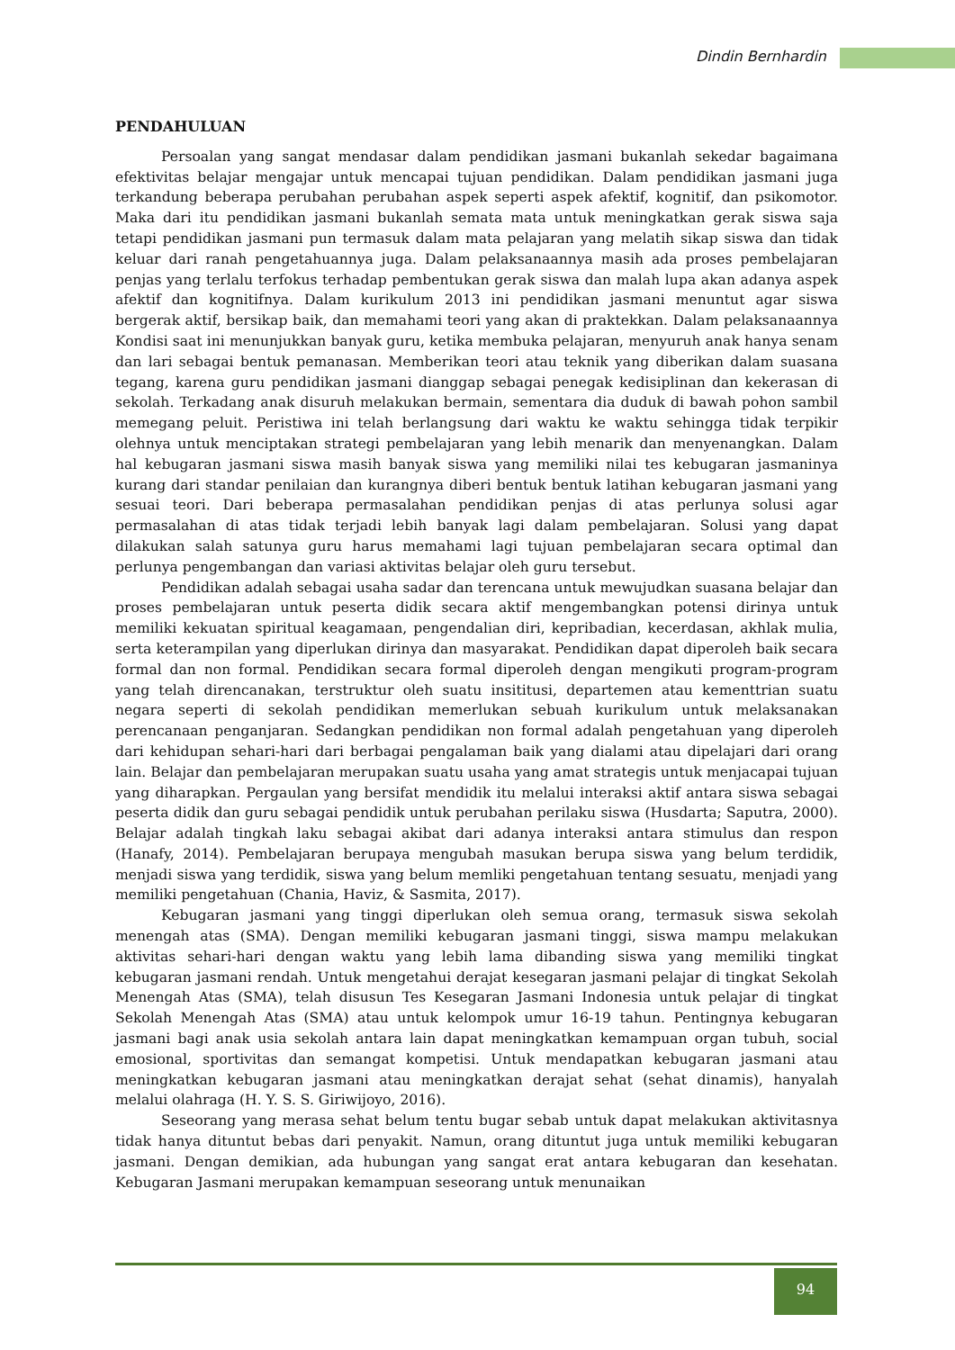Dindin Bernhardin
PENDAHULUAN
Persoalan yang sangat mendasar dalam pendidikan jasmani bukanlah sekedar bagaimana efektivitas belajar mengajar untuk mencapai tujuan pendidikan. Dalam pendidikan jasmani juga terkandung beberapa perubahan perubahan aspek seperti aspek afektif, kognitif, dan psikomotor. Maka dari itu pendidikan jasmani bukanlah semata mata untuk meningkatkan gerak siswa saja tetapi pendidikan jasmani pun termasuk dalam mata pelajaran yang melatih sikap siswa dan tidak keluar dari ranah pengetahuannya juga. Dalam pelaksanaannya masih ada proses pembelajaran penjas yang terlalu terfokus terhadap pembentukan gerak siswa dan malah lupa akan adanya aspek afektif dan kognitifnya. Dalam kurikulum 2013 ini pendidikan jasmani menuntut agar siswa bergerak aktif, bersikap baik, dan memahami teori yang akan di praktekkan. Dalam pelaksanaannya Kondisi saat ini menunjukkan banyak guru, ketika membuka pelajaran, menyuruh anak hanya senam dan lari sebagai bentuk pemanasan. Memberikan teori atau teknik yang diberikan dalam suasana tegang, karena guru pendidikan jasmani dianggap sebagai penegak kedisiplinan dan kekerasan di sekolah. Terkadang anak disuruh melakukan bermain, sementara dia duduk di bawah pohon sambil memegang peluit. Peristiwa ini telah berlangsung dari waktu ke waktu sehingga tidak terpikir olehnya untuk menciptakan strategi pembelajaran yang lebih menarik dan menyenangkan. Dalam hal kebugaran jasmani siswa masih banyak siswa yang memiliki nilai tes kebugaran jasmaninya kurang dari standar penilaian dan kurangnya diberi bentuk bentuk latihan kebugaran jasmani yang sesuai teori. Dari beberapa permasalahan pendidikan penjas di atas perlunya solusi agar permasalahan di atas tidak terjadi lebih banyak lagi dalam pembelajaran. Solusi yang dapat dilakukan salah satunya guru harus memahami lagi tujuan pembelajaran secara optimal dan perlunya pengembangan dan variasi aktivitas belajar oleh guru tersebut.
Pendidikan adalah sebagai usaha sadar dan terencana untuk mewujudkan suasana belajar dan proses pembelajaran untuk peserta didik secara aktif mengembangkan potensi dirinya untuk memiliki kekuatan spiritual keagamaan, pengendalian diri, kepribadian, kecerdasan, akhlak mulia, serta keterampilan yang diperlukan dirinya dan masyarakat. Pendidikan dapat diperoleh baik secara formal dan non formal. Pendidikan secara formal diperoleh dengan mengikuti program-program yang telah direncanakan, terstruktur oleh suatu insititusi, departemen atau kementtrian suatu negara seperti di sekolah pendidikan memerlukan sebuah kurikulum untuk melaksanakan perencanaan penganjaran. Sedangkan pendidikan non formal adalah pengetahuan yang diperoleh dari kehidupan sehari-hari dari berbagai pengalaman baik yang dialami atau dipelajari dari orang lain. Belajar dan pembelajaran merupakan suatu usaha yang amat strategis untuk menjacapai tujuan yang diharapkan. Pergaulan yang bersifat mendidik itu melalui interaksi aktif antara siswa sebagai peserta didik dan guru sebagai pendidik untuk perubahan perilaku siswa (Husdarta; Saputra, 2000). Belajar adalah tingkah laku sebagai akibat dari adanya interaksi antara stimulus dan respon (Hanafy, 2014). Pembelajaran berupaya mengubah masukan berupa siswa yang belum terdidik, menjadi siswa yang terdidik, siswa yang belum memliki pengetahuan tentang sesuatu, menjadi yang memiliki pengetahuan (Chania, Haviz, & Sasmita, 2017).
Kebugaran jasmani yang tinggi diperlukan oleh semua orang, termasuk siswa sekolah menengah atas (SMA). Dengan memiliki kebugaran jasmani tinggi, siswa mampu melakukan aktivitas sehari-hari dengan waktu yang lebih lama dibanding siswa yang memiliki tingkat kebugaran jasmani rendah. Untuk mengetahui derajat kesegaran jasmani pelajar di tingkat Sekolah Menengah Atas (SMA), telah disusun Tes Kesegaran Jasmani Indonesia untuk pelajar di tingkat Sekolah Menengah Atas (SMA) atau untuk kelompok umur 16-19 tahun. Pentingnya kebugaran jasmani bagi anak usia sekolah antara lain dapat meningkatkan kemampuan organ tubuh, social emosional, sportivitas dan semangat kompetisi. Untuk mendapatkan kebugaran jasmani atau meningkatkan kebugaran jasmani atau meningkatkan derajat sehat (sehat dinamis), hanyalah melalui olahraga (H. Y. S. S. Giriwijoyo, 2016).
Seseorang yang merasa sehat belum tentu bugar sebab untuk dapat melakukan aktivitasnya tidak hanya dituntut bebas dari penyakit. Namun, orang dituntut juga untuk memiliki kebugaran jasmani. Dengan demikian, ada hubungan yang sangat erat antara kebugaran dan kesehatan. Kebugaran Jasmani merupakan kemampuan seseorang untuk menunaikan
94